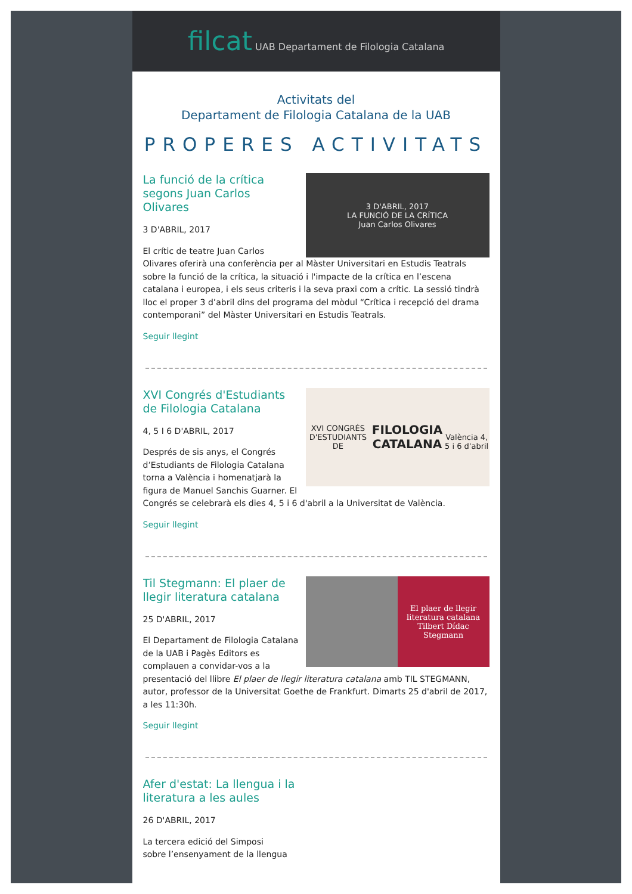filcat UAB Departament de Filologia Catalana
Activitats del
Departament de Filologia Catalana de la UAB
PROPERES ACTIVITATS
3 D'ABRIL, 2017
LA FUNCIÓ DE LA CRÍTICA
Juan Carlos Olivares
La funció de la crítica segons Juan Carlos Olivares
3 D'ABRIL, 2017
El crític de teatre Juan Carlos Olivares oferirà una conferència per al Màster Universitari en Estudis Teatrals sobre la funció de la crítica, la situació i l'impacte de la crítica en l’escena catalana i europea, i els seus criteris i la seva praxi com a crític. La sessió tindrà lloc el proper 3 d’abril dins del programa del mòdul “Crítica i recepció del drama contemporani” del Màster Universitari en Estudis Teatrals.
Seguir llegint
XVI CONGRÉS D'ESTUDIANTS DE
FILOLOGIA CATALANA
València 4, 5 i 6 d'abril
XVI Congrés d'Estudiants de Filologia Catalana
4, 5 I 6 D'ABRIL, 2017
Després de sis anys, el Congrés d’Estudiants de Filologia Catalana torna a València i homenatjarà la figura de Manuel Sanchis Guarner. El Congrés se celebrarà els dies 4, 5 i 6 d'abril a la Universitat de València.
Seguir llegint
El plaer de llegir literatura catalana
Tilbert Dídac Stegmann
Til Stegmann: El plaer de llegir literatura catalana
25 D'ABRIL, 2017
El Departament de Filologia Catalana de la UAB i Pagès Editors es complauen a convidar-vos a la presentació del llibre El plaer de llegir literatura catalana amb TIL STEGMANN, autor, professor de la Universitat Goethe de Frankfurt. Dimarts 25 d'abril de 2017, a les 11:30h.
Seguir llegint
Afer d'estat: La llengua i la literatura a les aules
26 D'ABRIL, 2017
La tercera edició del Simposi
sobre l’ensenyament de la llengua